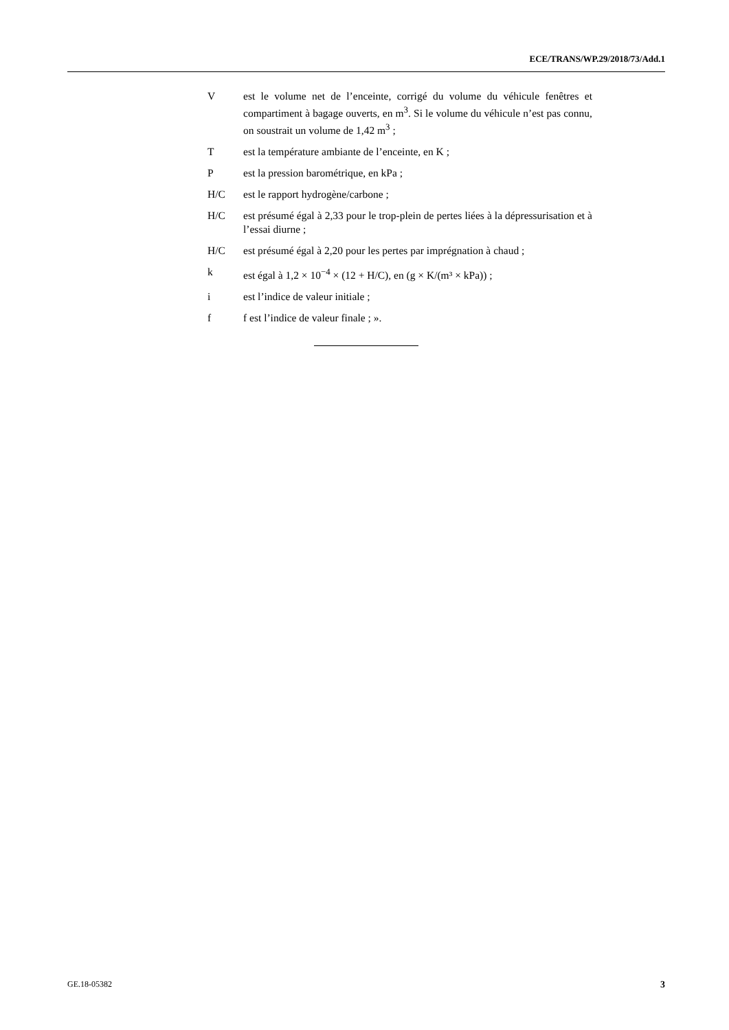ECE/TRANS/WP.29/2018/73/Add.1
V est le volume net de l’enceinte, corrigé du volume du véhicule fenêtres et compartiment à bagage ouverts, en m<sup>3</sup>. Si le volume du véhicule n’est pas connu, on soustrait un volume de 1,42 m<sup>3</sup> ;
T est la température ambiante de l’enceinte, en K ;
P est la pression barométrique, en kPa ;
H/C est le rapport hydrogène/carbone ;
H/C est présumé égal à 2,33 pour le trop-plein de pertes liées à la dépressurisation et à l’essai diurne ;
H/C est présumé égal à 2,20 pour les pertes par imprégnation à chaud ;
k est égal à 1,2 × 10<sup>−4</sup> × (12 + H/C), en (g × K/(m³ × kPa)) ;
i est l’indice de valeur initiale ;
f f est l’indice de valeur finale ; ».
GE.18-05382 3